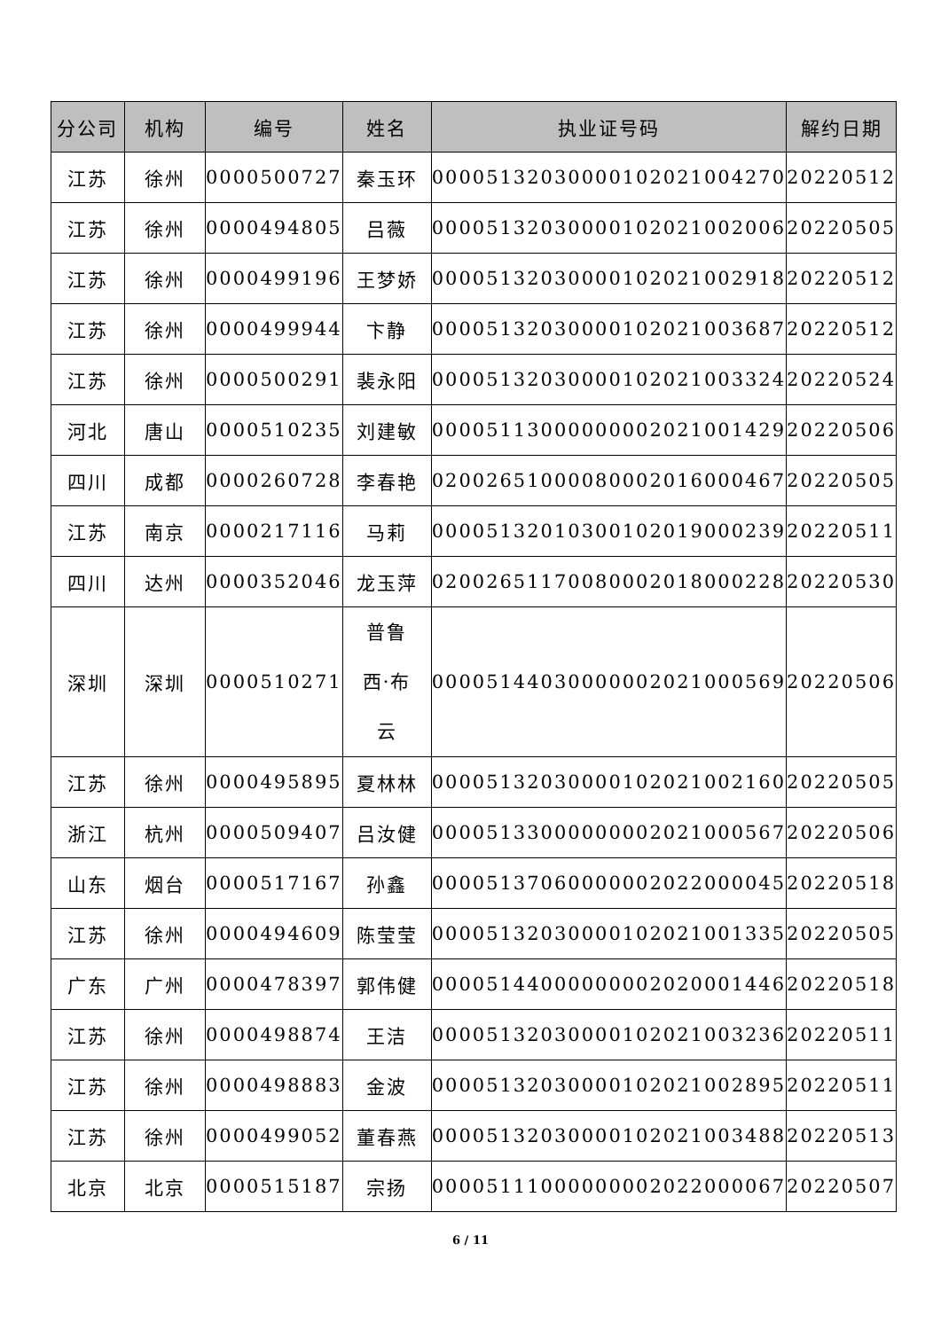| 分公司 | 机构 | 编号 | 姓名 | 执业证号码 | 解约日期 |
| --- | --- | --- | --- | --- | --- |
| 江苏 | 徐州 | 0000500727 | 秦玉环 | 00005132030000102021004270 | 20220512 |
| 江苏 | 徐州 | 0000494805 | 吕薇 | 00005132030000102021002006 | 20220505 |
| 江苏 | 徐州 | 0000499196 | 王梦娇 | 00005132030000102021002918 | 20220512 |
| 江苏 | 徐州 | 0000499944 | 卞静 | 00005132030000102021003687 | 20220512 |
| 江苏 | 徐州 | 0000500291 | 裴永阳 | 00005132030000102021003324 | 20220524 |
| 河北 | 唐山 | 0000510235 | 刘建敏 | 00005113000000002021001429 | 20220506 |
| 四川 | 成都 | 0000260728 | 李春艳 | 02002651000080002016000467 | 20220505 |
| 江苏 | 南京 | 0000217116 | 马莉 | 00005132010300102019000239 | 20220511 |
| 四川 | 达州 | 0000352046 | 龙玉萍 | 02002651170080002018000228 | 20220530 |
| 深圳 | 深圳 | 0000510271 | 普鲁 西·布 云 | 00005144030000002021000569 | 20220506 |
| 江苏 | 徐州 | 0000495895 | 夏林林 | 00005132030000102021002160 | 20220505 |
| 浙江 | 杭州 | 0000509407 | 吕汝健 | 00005133000000002021000567 | 20220506 |
| 山东 | 烟台 | 0000517167 | 孙鑫 | 00005137060000002022000045 | 20220518 |
| 江苏 | 徐州 | 0000494609 | 陈莹莹 | 00005132030000102021001335 | 20220505 |
| 广东 | 广州 | 0000478397 | 郭伟健 | 00005144000000002020001446 | 20220518 |
| 江苏 | 徐州 | 0000498874 | 王洁 | 00005132030000102021003236 | 20220511 |
| 江苏 | 徐州 | 0000498883 | 金波 | 00005132030000102021002895 | 20220511 |
| 江苏 | 徐州 | 0000499052 | 董春燕 | 00005132030000102021003488 | 20220513 |
| 北京 | 北京 | 0000515187 | 宗扬 | 00005111000000002022000067 | 20220507 |
6 / 11